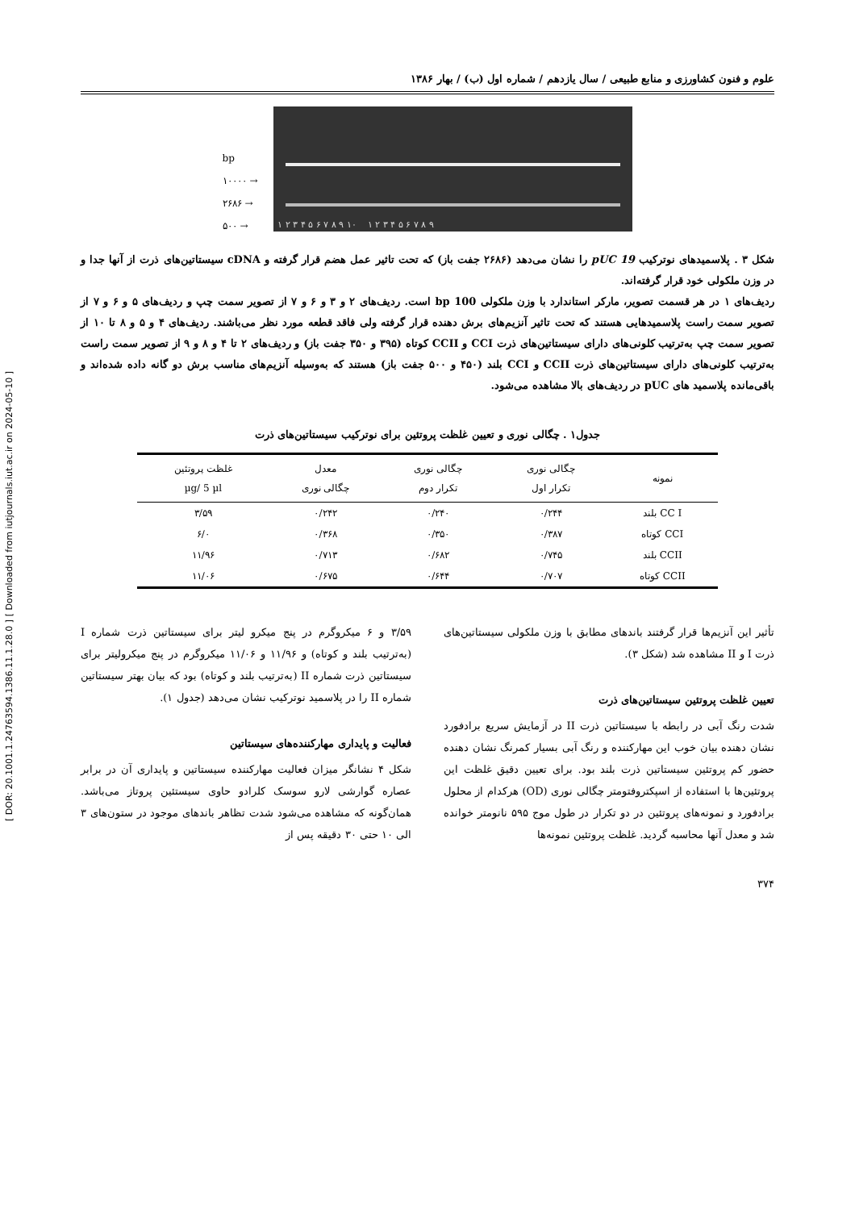[ DOR: 20.1001.1.24763594.1386.11.1.28.0 ] [ Downloaded from iutjournals.iut.ac.ir on 2024-05-10 ]
علوم و فنون کشاورزی و منابع طبیعی / سال یازدهم / شماره اول (ب) / بهار ۱۳۸۶
bp
۱۰۰۰۰ →
۲۶۸۶ →
۵۰۰ →
۱ ۲ ۳ ۴ ۵ ۶ ۷ ۸ ۹ ۱۰ ۱ ۲ ۳ ۴ ۵ ۶ ۷ ۸ ۹
شکل ۳ . پلاسمیدهای نوترکیب pUC 19 را نشان می‌دهد (۲۶۸۶ جفت باز) که تحت تاثیر عمل هضم قرار گرفته و cDNA سیستاتین‌های ذرت از آنها جدا و در وزن ملکولی خود قرار گرفته‌اند.
ردیف‌های ۱ در هر قسمت تصویر، مارکر استاندارد با وزن ملکولی 100 bp است. ردیف‌های ۲ و ۳ و ۶ و ۷ از تصویر سمت چپ و ردیف‌های ۵ و ۶ و ۷ از تصویر سمت راست پلاسمیدهایی هستند که تحت تاثیر آنزیم‌های برش دهنده قرار گرفته ولی فاقد قطعه مورد نظر می‌باشند. ردیف‌های ۴ و ۵ و ۸ تا ۱۰ از تصویر سمت چپ به‌ترتیب کلونی‌های دارای سیستاتین‌های ذرت CCI و CCII کوتاه (۳۹۵ و ۳۵۰ جفت باز) و ردیف‌های ۲ تا ۴ و ۸ و ۹ از تصویر سمت راست به‌ترتیب کلونی‌های دارای سیستاتین‌های ذرت CCII و CCI بلند (۴۵۰ و ۵۰۰ جفت باز) هستند که به‌وسیله آنزیم‌های مناسب برش دو گانه داده شده‌اند و باقی‌مانده پلاسمید های pUC در ردیف‌های بالا مشاهده می‌شود.
جدول۱ . چگالی نوری و تعیین غلظت پروتئین برای نوترکیب سیستاتین‌های ذرت
| نمونه | چگالی نوری تکرار اول | چگالی نوری تکرار دوم | معدل چگالی نوری | غلظت پروتئین µg/ 5 µl |
| --- | --- | --- | --- | --- |
| CC I بلند | ۰/۲۴۴ | ۰/۲۴۰ | ۰/۲۴۲ | ۳/۵۹ |
| CCI کوتاه | ۰/۳۸۷ | ۰/۳۵۰ | ۰/۳۶۸ | ۶/۰ |
| CCII بلند | ۰/۷۴۵ | ۰/۶۸۲ | ۰/۷۱۳ | ۱۱/۹۶ |
| CCII کوتاه | ۰/۷۰۷ | ۰/۶۴۴ | ۰/۶۷۵ | ۱۱/۰۶ |
تأثیر این آنزیم‌ها قرار گرفتند باندهای مطابق با وزن ملکولی سیستاتین‌های ذرت I و II مشاهده شد (شکل ۳).
تعیین غلظت پروتئین سیستاتین‌های ذرت
شدت رنگ آبی در رابطه با سیستاتین ذرت II در آزمایش سریع برادفورد نشان دهنده بیان خوب این مهارکننده و رنگ آبی بسیار کمرنگ نشان دهنده حضور کم پروتئین سیستاتین ذرت بلند بود. برای تعیین دقیق غلظت این پروتئین‌ها با استفاده از اسپکتروفتومتر چگالی نوری (OD) هرکدام از محلول برادفورد و نمونه‌های پروتئین در دو تکرار در طول موج ۵۹۵ نانومتر خوانده شد و معدل آنها محاسبه گردید. غلظت پروتئین نمونه‌ها
۳/۵۹ و ۶ میکروگرم در پنج میکرو لیتر برای سیستاتین ذرت شماره I (به‌ترتیب بلند و کوتاه) و ۱۱/۹۶ و ۱۱/۰۶ میکروگرم در پنج میکرولیتر برای سیستاتین ذرت شماره II (به‌ترتیب بلند و کوتاه) بود که بیان بهتر سیستاتین شماره II را در پلاسمید نوترکیب نشان می‌دهد (جدول ۱).
فعالیت و پایداری مهارکننده‌های سیستاتین
شکل ۴ نشانگر میزان فعالیت مهارکننده سیستاتین و پایداری آن در برابر عصاره گوارشی لارو سوسک کلرادو حاوی سیستئین پروتاز می‌باشد. همان‌گونه که مشاهده می‌شود شدت تظاهر باندهای موجود در ستون‌های ۳ الی ۱۰ حتی ۳۰ دقیقه پس از
۳۷۴